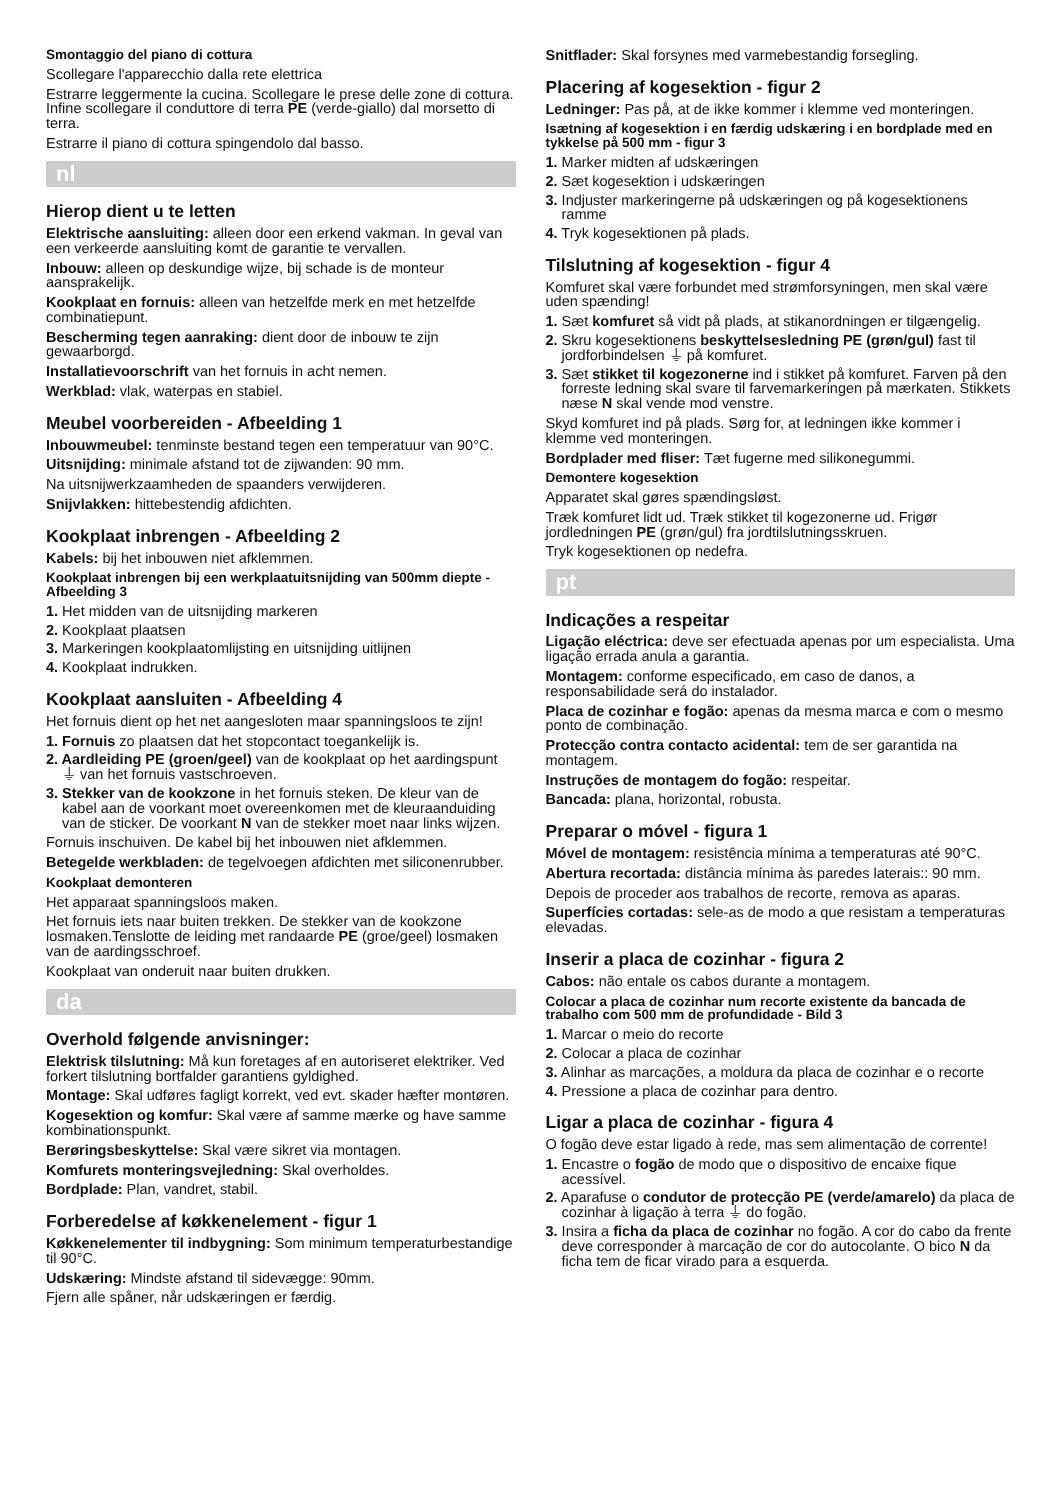Smontaggio del piano di cottura
Scollegare l'apparecchio dalla rete elettrica
Estrarre leggermente la cucina. Scollegare le prese delle zone di cottura. Infine scollegare il conduttore di terra PE (verde-giallo) dal morsetto di terra.
Estrarre il piano di cottura spingendolo dal basso.
nl
Hierop dient u te letten
Elektrische aansluiting: alleen door een erkend vakman. In geval van een verkeerde aansluiting komt de garantie te vervallen.
Inbouw: alleen op deskundige wijze, bij schade is de monteur aansprakelijk.
Kookplaat en fornuis: alleen van hetzelfde merk en met hetzelfde combinatiepunt.
Bescherming tegen aanraking: dient door de inbouw te zijn gewaarborgd.
Installatievoorschrift van het fornuis in acht nemen.
Werkblad: vlak, waterpas en stabiel.
Meubel voorbereiden - Afbeelding 1
Inbouwmeubel: tenminste bestand tegen een temperatuur van 90°C.
Uitsnijding: minimale afstand tot de zijwanden: 90 mm.
Na uitsnijwerkzaamheden de spaanders verwijderen.
Snijvlakken: hittebestendig afdichten.
Kookplaat inbrengen - Afbeelding 2
Kabels: bij het inbouwen niet afklemmen.
Kookplaat inbrengen bij een werkplaatuitsnijding van 500mm diepte - Afbeelding 3
1. Het midden van de uitsnijding markeren
2. Kookplaat plaatsen
3. Markeringen kookplaatomlijsting en uitsnijding uitlijnen
4. Kookplaat indrukken.
Kookplaat aansluiten - Afbeelding 4
Het fornuis dient op het net aangesloten maar spanningsloos te zijn!
1. Fornuis zo plaatsen dat het stopcontact toegankelijk is.
2. Aardleiding PE (groen/geel) van de kookplaat op het aardingspunt ⏚ van het fornuis vastschroeven.
3. Stekker van de kookzone in het fornuis steken. De kleur van de kabel aan de voorkant moet overeenkomen met de kleuraanduiding van de sticker. De voorkant N van de stekker moet naar links wijzen.
Fornuis inschuiven. De kabel bij het inbouwen niet afklemmen.
Betegelde werkbladen: de tegelvoegen afdichten met siliconenrubber.
Kookplaat demonteren
Het apparaat spanningsloos maken.
Het fornuis iets naar buiten trekken. De stekker van de kookzone losmaken.Tenslotte de leiding met randaarde PE (groe/geel) losmaken van de aardingsschroef.
Kookplaat van onderuit naar buiten drukken.
da
Overhold følgende anvisninger:
Elektrisk tilslutning: Må kun foretages af en autoriseret elektriker. Ved forkert tilslutning bortfalder garantiens gyldighed.
Montage: Skal udføres fagligt korrekt, ved evt. skader hæfter montøren.
Kogesektion og komfur: Skal være af samme mærke og have samme kombinationspunkt.
Berøringsbeskyttelse: Skal være sikret via montagen.
Komfurets monteringsvejledning: Skal overholdes.
Bordplade: Plan, vandret, stabil.
Forberedelse af køkkenelement - figur 1
Køkkenelementer til indbygning: Som minimum temperaturbestandige til 90°C.
Udskæring: Mindste afstand til sidevægge: 90mm.
Fjern alle spåner, når udskæringen er færdig.
Snitflader: Skal forsynes med varmebestandig forsegling.
Placering af kogesektion - figur 2
Ledninger: Pas på, at de ikke kommer i klemme ved monteringen.
Isætning af kogesektion i en færdig udskæring i en bordplade med en tykkelse på 500 mm - figur 3
1. Marker midten af udskæringen
2. Sæt kogesektion i udskæringen
3. Indjuster markeringerne på udskæringen og på kogesektionens ramme
4. Tryk kogesektionen på plads.
Tilslutning af kogesektion - figur 4
Komfuret skal være forbundet med strømforsyningen, men skal være uden spænding!
1. Sæt komfuret så vidt på plads, at stikanordningen er tilgængelig.
2. Skru kogesektionens beskyttelsesledning PE (grøn/gul) fast til jordforbindelsen ⏚ på komfuret.
3. Sæt stikket til kogezonerne ind i stikket på komfuret. Farven på den forreste ledning skal svare til farvemarkeringen på mærkaten. Stikkets næse N skal vende mod venstre.
Skyd komfuret ind på plads. Sørg for, at ledningen ikke kommer i klemme ved monteringen.
Bordplader med fliser: Tæt fugerne med silikonegummi.
Demontere kogesektion
Apparatet skal gøres spændingsløst.
Træk komfuret lidt ud. Træk stikket til kogezonerne ud. Frigør jordledningen PE (grøn/gul) fra jordtilslutningsskruen.
Tryk kogesektionen op nedefra.
pt
Indicações a respeitar
Ligação eléctrica: deve ser efectuada apenas por um especialista. Uma ligação errada anula a garantia.
Montagem: conforme especificado, em caso de danos, a responsabilidade será do instalador.
Placa de cozinhar e fogão: apenas da mesma marca e com o mesmo ponto de combinação.
Protecção contra contacto acidental: tem de ser garantida na montagem.
Instruções de montagem do fogão: respeitar.
Bancada: plana, horizontal, robusta.
Preparar o móvel - figura 1
Móvel de montagem: resistência mínima a temperaturas até 90°C.
Abertura recortada: distância mínima às paredes laterais:: 90 mm.
Depois de proceder aos trabalhos de recorte, remova as aparas.
Superfícies cortadas: sele-as de modo a que resistam a temperaturas elevadas.
Inserir a placa de cozinhar - figura 2
Cabos: não entale os cabos durante a montagem.
Colocar a placa de cozinhar num recorte existente da bancada de trabalho com 500 mm de profundidade - Bild 3
1. Marcar o meio do recorte
2. Colocar a placa de cozinhar
3. Alinhar as marcações, a moldura da placa de cozinhar e o recorte
4. Pressione a placa de cozinhar para dentro.
Ligar a placa de cozinhar - figura 4
O fogão deve estar ligado à rede, mas sem alimentação de corrente!
1. Encastre o fogão de modo que o dispositivo de encaixe fique acessível.
2. Aparafuse o condutor de protecção PE (verde/amarelo) da placa de cozinhar à ligação à terra ⏚ do fogão.
3. Insira a ficha da placa de cozinhar no fogão. A cor do cabo da frente deve corresponder à marcação de cor do autocolante. O bico N da ficha tem de ficar virado para a esquerda.